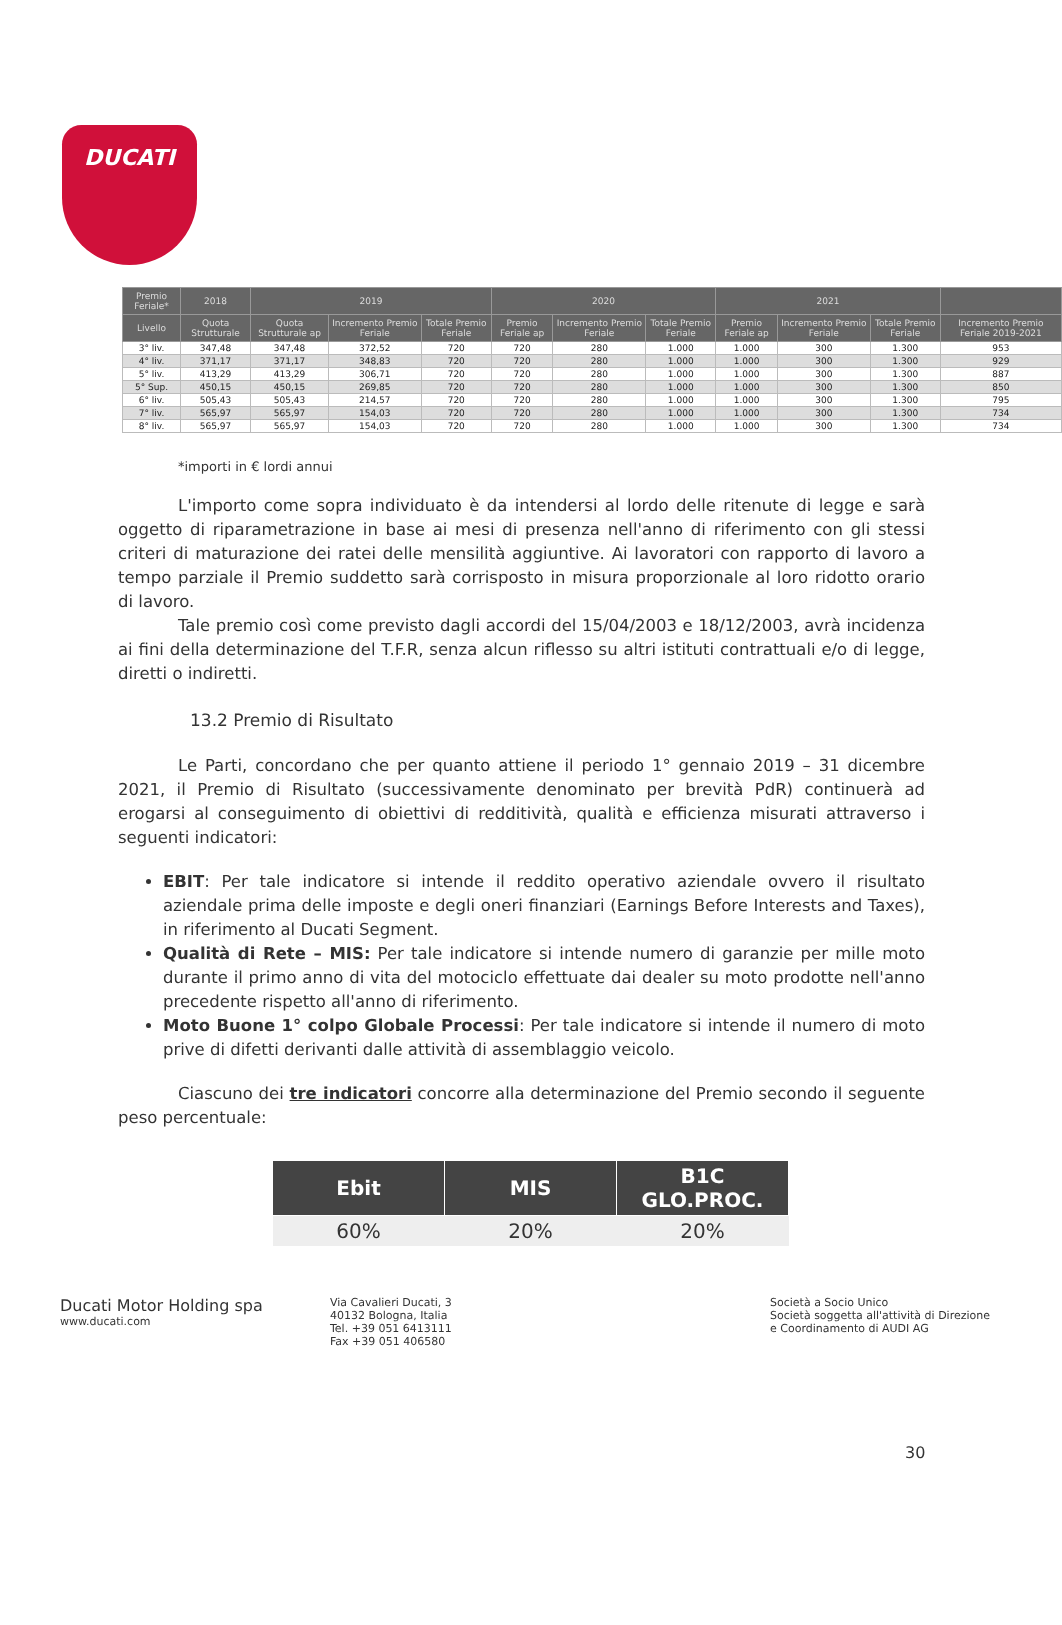DUCATI
| Premio Feriale* | 2018 | 2019 | | | 2020 | | | 2021 | | | |
| --- | --- | --- | --- | --- | --- | --- | --- | --- | --- | --- | --- |
| Livello | Quota Strutturale | Quota Strutturale ap | Incremento Premio Feriale | Totale Premio Feriale | Premio Feriale ap | Incremento Premio Feriale | Totale Premio Feriale | Premio Feriale ap | Incremento Premio Feriale | Totale Premio Feriale | Incremento Premio Feriale 2019-2021 |
| 3° liv. | 347,48 | 347,48 | 372,52 | 720 | 720 | 280 | 1.000 | 1.000 | 300 | 1.300 | 953 |
| 4° liv. | 371,17 | 371,17 | 348,83 | 720 | 720 | 280 | 1.000 | 1.000 | 300 | 1.300 | 929 |
| 5° liv. | 413,29 | 413,29 | 306,71 | 720 | 720 | 280 | 1.000 | 1.000 | 300 | 1.300 | 887 |
| 5° Sup. | 450,15 | 450,15 | 269,85 | 720 | 720 | 280 | 1.000 | 1.000 | 300 | 1.300 | 850 |
| 6° liv. | 505,43 | 505,43 | 214,57 | 720 | 720 | 280 | 1.000 | 1.000 | 300 | 1.300 | 795 |
| 7° liv. | 565,97 | 565,97 | 154,03 | 720 | 720 | 280 | 1.000 | 1.000 | 300 | 1.300 | 734 |
| 8° liv. | 565,97 | 565,97 | 154,03 | 720 | 720 | 280 | 1.000 | 1.000 | 300 | 1.300 | 734 |
*importi in € lordi annui
L'importo come sopra individuato è da intendersi al lordo delle ritenute di legge e sarà oggetto di riparametrazione in base ai mesi di presenza nell'anno di riferimento con gli stessi criteri di maturazione dei ratei delle mensilità aggiuntive. Ai lavoratori con rapporto di lavoro a tempo parziale il Premio suddetto sarà corrisposto in misura proporzionale al loro ridotto orario di lavoro.
Tale premio così come previsto dagli accordi del 15/04/2003 e 18/12/2003, avrà incidenza ai fini della determinazione del T.F.R, senza alcun riflesso su altri istituti contrattuali e/o di legge, diretti o indiretti.
13.2 Premio di Risultato
Le Parti, concordano che per quanto attiene il periodo 1° gennaio 2019 – 31 dicembre 2021, il Premio di Risultato (successivamente denominato per brevità PdR) continuerà ad erogarsi al conseguimento di obiettivi di redditività, qualità e efficienza misurati attraverso i seguenti indicatori:
EBIT: Per tale indicatore si intende il reddito operativo aziendale ovvero il risultato aziendale prima delle imposte e degli oneri finanziari (Earnings Before Interests and Taxes), in riferimento al Ducati Segment.
Qualità di Rete – MIS: Per tale indicatore si intende numero di garanzie per mille moto durante il primo anno di vita del motociclo effettuate dai dealer su moto prodotte nell'anno precedente rispetto all'anno di riferimento.
Moto Buone 1° colpo Globale Processi: Per tale indicatore si intende il numero di moto prive di difetti derivanti dalle attività di assemblaggio veicolo.
Ciascuno dei tre indicatori concorre alla determinazione del Premio secondo il seguente peso percentuale:
| Ebit | MIS | B1C GLO.PROC. |
| --- | --- | --- |
| 60% | 20% | 20% |
30
Ducati Motor Holding spa
www.ducati.com
Via Cavalieri Ducati, 3
40132 Bologna, Italia
Tel. +39 051 6413111
Fax +39 051 406580
Società a Socio Unico
Società soggetta all'attività di Direzione
e Coordinamento di AUDI AG